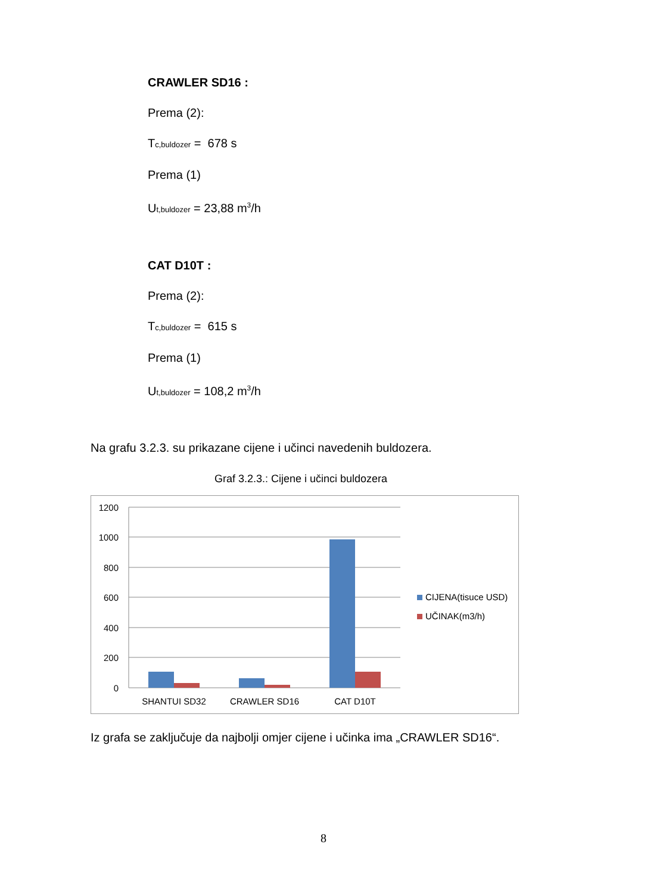CRAWLER SD16 :
Prema (2):
Tc,buldozer = 678 s
Prema (1)
Ut,buldozer = 23,88 m<sup>3</sup>/h
CAT D10T :
Prema (2):
Tc,buldozer = 615 s
Prema (1)
Ut,buldozer = 108,2 m<sup>3</sup>/h
Na grafu 3.2.3. su prikazane cijene i učinci navedenih buldozera.
Graf 3.2.3.: Cijene i učinci buldozera
1200
1000
800
600
400
200
0
SHANTUI SD32
CRAWLER SD16
CAT D10T
CIJENA(tisuce USD)
UČINAK(m3/h)
Iz grafa se zaključuje da najbolji omjer cijene i učinka ima „CRAWLER SD16“.
8